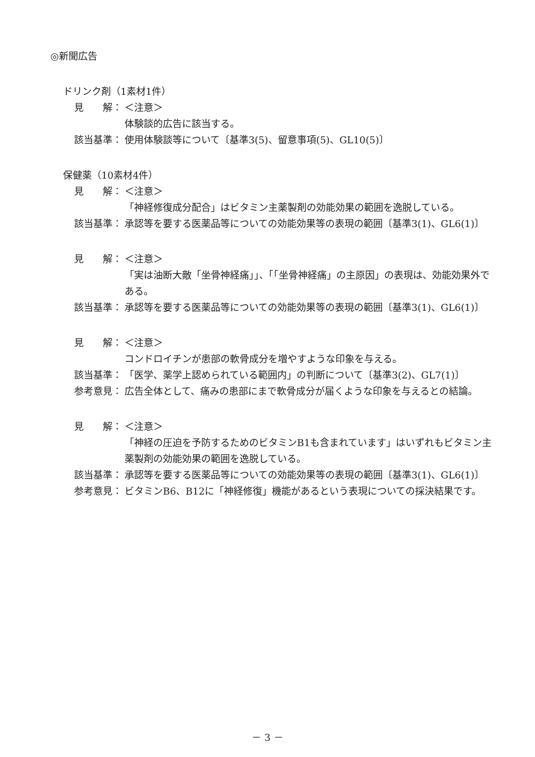◎新聞広告
ドリンク剤（1素材1件）
見　　解： ＜注意＞
体験談的広告に該当する。
該当基準： 使用体験談等について〔基準3(5)、留意事項(5)、GL10(5)〕
保健薬（10素材4件）
見　　解： ＜注意＞
「神経修復成分配合」はビタミン主薬製剤の効能効果の範囲を逸脱している。
該当基準： 承認等を要する医薬品等についての効能効果等の表現の範囲〔基準3(1)、GL6(1)〕
見　　解： ＜注意＞
「実は油断大敵「坐骨神経痛」」、「「坐骨神経痛」の主原因」の表現は、効能効果外である。
該当基準： 承認等を要する医薬品等についての効能効果等の表現の範囲〔基準3(1)、GL6(1)〕
見　　解： ＜注意＞
コンドロイチンが患部の軟骨成分を増やすような印象を与える。
該当基準： 「医学、薬学上認められている範囲内」の判断について〔基準3(2)、GL7(1)〕
参考意見： 広告全体として、痛みの患部にまで軟骨成分が届くような印象を与えるとの結論。
見　　解： ＜注意＞
「神経の圧迫を予防するためのビタミンB1も含まれています」はいずれもビタミン主薬製剤の効能効果の範囲を逸脱している。
該当基準： 承認等を要する医薬品等についての効能効果等の表現の範囲〔基準3(1)、GL6(1)〕
参考意見： ビタミンB6、B12に「神経修復」機能があるという表現についての採決結果です。
－ 3 －